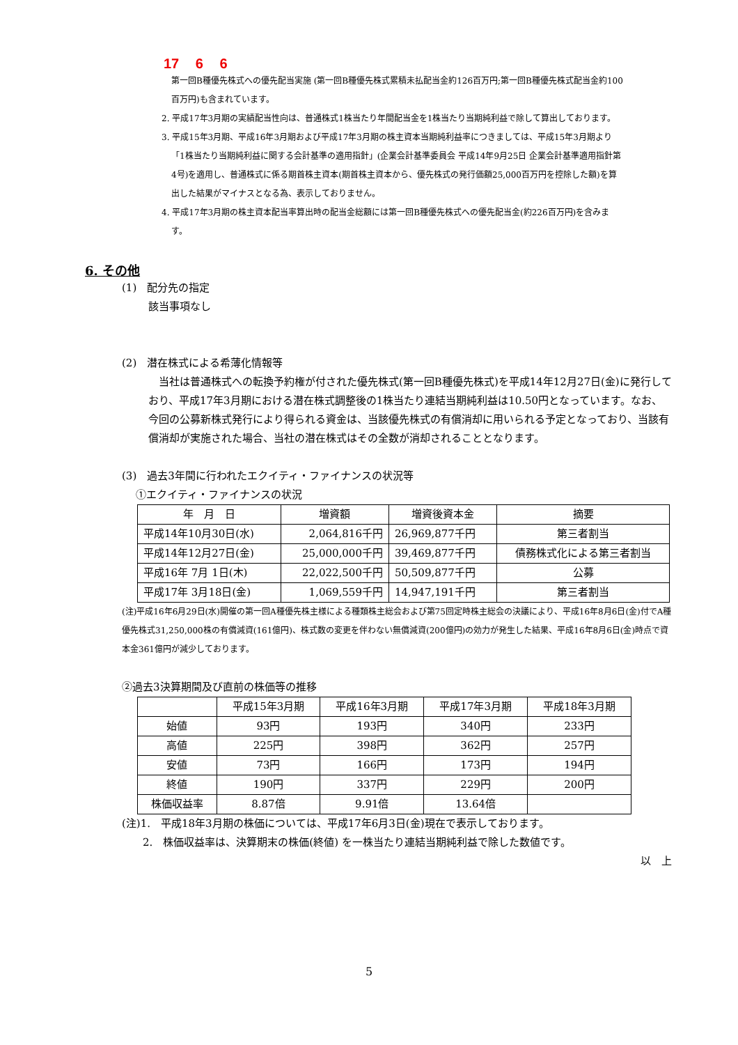17 6 6
第一回B種優先株式への優先配当実施 (第一回B種優先株式累積未払配当金約126百万円;第一回B種優先株式配当金約100百万円)も含まれています。
2. 平成17年3月期の実績配当性向は、普通株式1株当たり年間配当金を1株当たり当期純利益で除して算出しております。
3. 平成15年3月期、平成16年3月期および平成17年3月期の株主資本当期純利益率につきましては、平成15年3月期より「1株当たり当期純利益に関する会計基準の適用指針」(企業会計基準委員会 平成14年9月25日 企業会計基準適用指針第4号)を適用し、普通株式に係る期首株主資本(期首株主資本から、優先株式の発行価額25,000百万円を控除した額)を算出した結果がマイナスとなる為、表示しておりません。
4. 平成17年3月期の株主資本配当率算出時の配当金総額には第一回B種優先株式への優先配当金(約226百万円)を含みます。
6. その他
(1)　配分先の指定
該当事項なし
(2)　潜在株式による希薄化情報等
　当社は普通株式への転換予約権が付された優先株式(第一回B種優先株式)を平成14年12月27日(金)に発行しており、平成17年3月期における潜在株式調整後の1株当たり連結当期純利益は10.50円となっています。なお、今回の公募新株式発行により得られる資金は、当該優先株式の有償消却に用いられる予定となっており、当該有償消却が実施された場合、当社の潜在株式はその全数が消却されることとなります。
(3)　過去3年間に行われたエクイティ・ファイナンスの状況等
①エクイティ・ファイナンスの状況
| 年 月 日 | 増資額 | 増資後資本金 | 摘要 |
| --- | --- | --- | --- |
| 平成14年10月30日(水) | 2,064,816千円 | 26,969,877千円 | 第三者割当 |
| 平成14年12月27日(金) | 25,000,000千円 | 39,469,877千円 | 債務株式化による第三者割当 |
| 平成16年 7月 1日(木) | 22,022,500千円 | 50,509,877千円 | 公募 |
| 平成17年 3月18日(金) | 1,069,559千円 | 14,947,191千円 | 第三者割当 |
(注)平成16年6月29日(水)開催の第一回A種優先株主様による種類株主総会および第75回定時株主総会の決議により、平成16年8月6日(金)付でA種優先株式31,250,000株の有償減資(161億円)、株式数の変更を伴わない無償減資(200億円)の効力が発生した結果、平成16年8月6日(金)時点で資本金361億円が減少しております。
②過去3決算期間及び直前の株価等の推移
| | 平成15年3月期 | 平成16年3月期 | 平成17年3月期 | 平成18年3月期 |
| --- | --- | --- | --- | --- |
| 始値 | 93円 | 193円 | 340円 | 233円 |
| 高値 | 225円 | 398円 | 362円 | 257円 |
| 安値 | 73円 | 166円 | 173円 | 194円 |
| 終値 | 190円 | 337円 | 229円 | 200円 |
| 株価収益率 | 8.87倍 | 9.91倍 | 13.64倍 | |
(注)1.　平成18年3月期の株価については、平成17年6月3日(金)現在で表示しております。
2.　株価収益率は、決算期末の株価(終値) を一株当たり連結当期純利益で除した数値です。
以　上
5